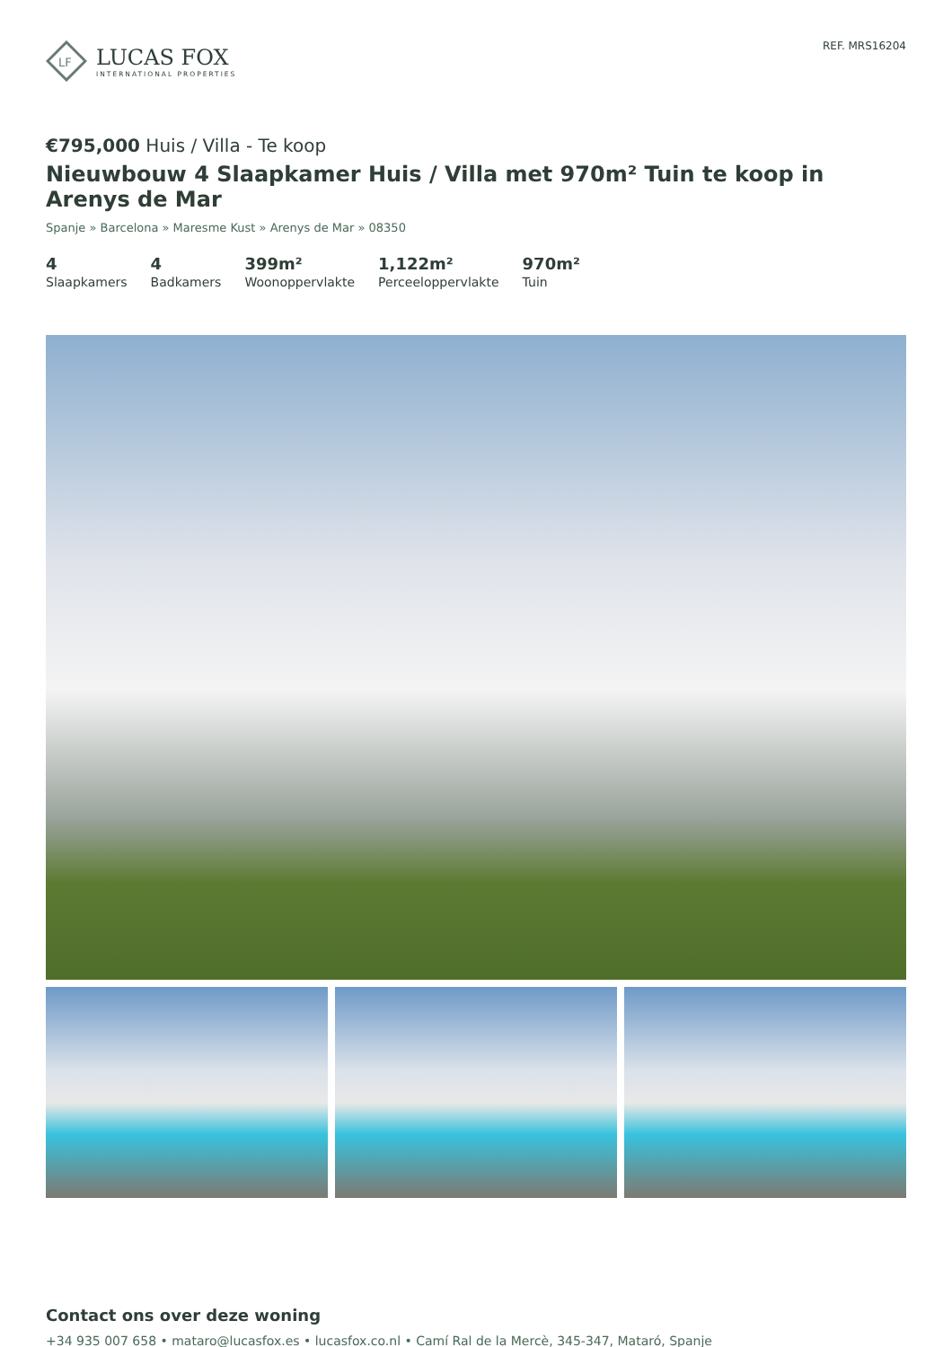LF
LUCAS FOX
INTERNATIONAL PROPERTIES
REF. MRS16204
€795,000 Huis / Villa - Te koop
Nieuwbouw 4 Slaapkamer Huis / Villa met 970m² Tuin te koop in Arenys de Mar
Spanje » Barcelona » Maresme Kust » Arenys de Mar » 08350
4
Slaapkamers
4
Badkamers
399m²
Woonoppervlakte
1,122m²
Perceeloppervlakte
970m²
Tuin
Contact ons over deze woning
+34 935 007 658 • mataro@lucasfox.es • lucasfox.co.nl • Camí Ral de la Mercè, 345-347, Mataró, Spanje